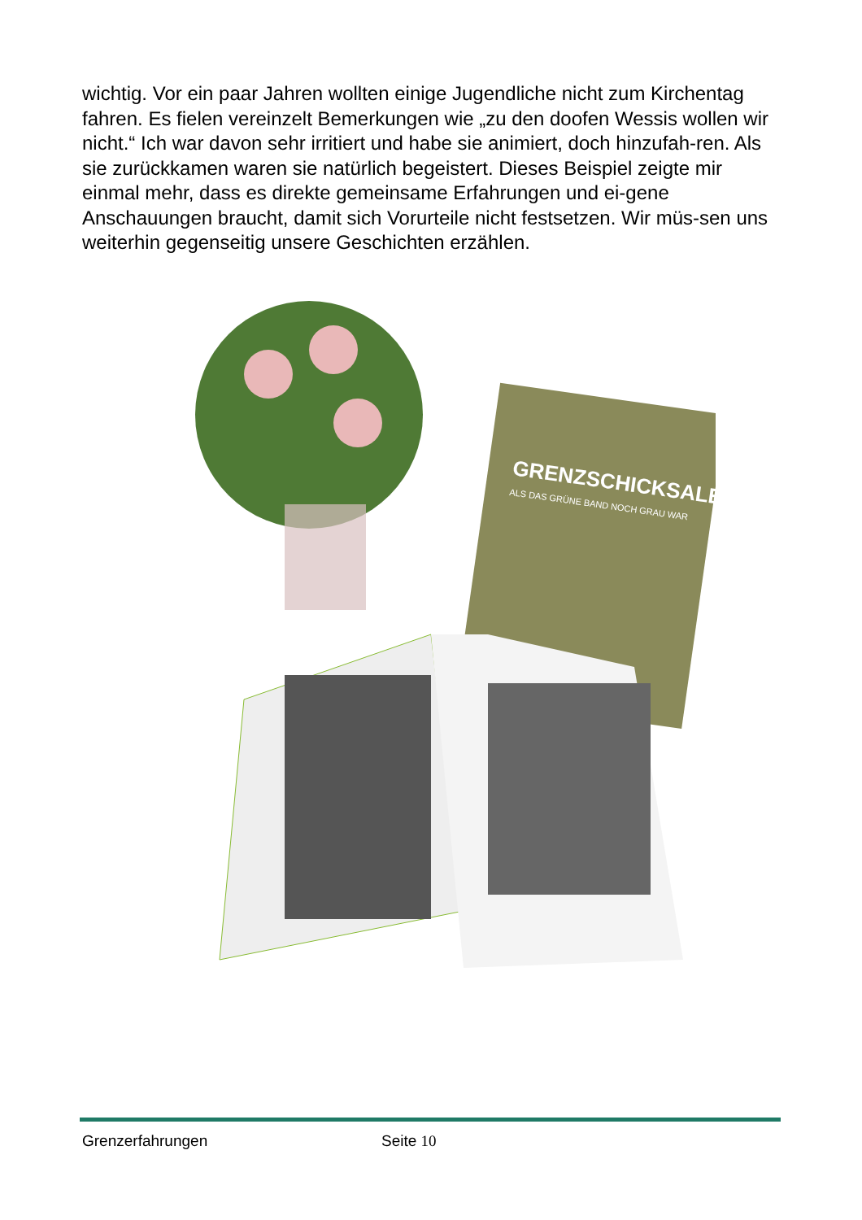wichtig. Vor ein paar Jahren wollten einige Jugendliche nicht zum Kirchentag fahren. Es fielen vereinzelt Bemerkungen wie „zu den doofen Wessis wollen wir nicht.“ Ich war davon sehr irritiert und habe sie animiert, doch hinzufah-ren. Als sie zurückkamen waren sie natürlich begeistert. Dieses Beispiel zeigte mir einmal mehr, dass es direkte gemeinsame Erfahrungen und ei-gene Anschauungen braucht, damit sich Vorurteile nicht festsetzen. Wir müs-sen uns weiterhin gegenseitig unsere Geschichten erzählen.
GRENZSCHICKSALE
ALS DAS GRÜNE BAND NOCH GRAU WAR
Grenzerfahrungen Seite 10